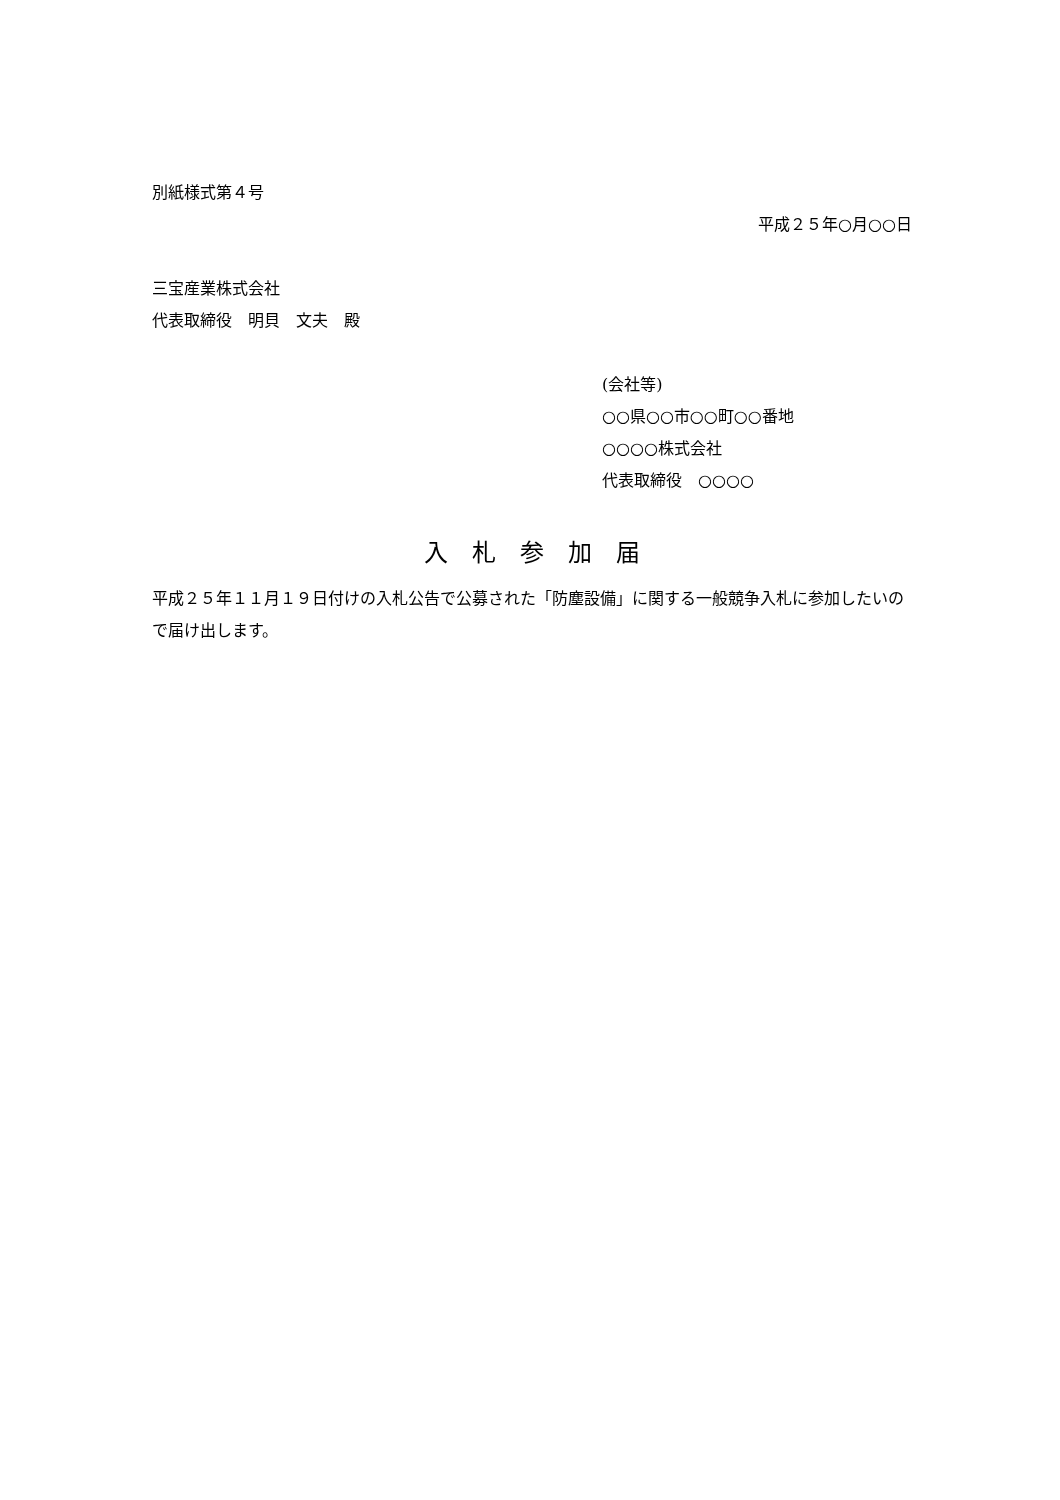別紙様式第４号
平成２５年○月○○日
三宝産業株式会社
代表取締役　明貝　文夫　殿
(会社等)
○○県○○市○○町○○番地
○○○○株式会社
代表取締役　○○○○
入　札　参　加　届
平成２５年１１月１９日付けの入札公告で公募された「防塵設備」に関する一般競争入札に参加したいので届け出します。